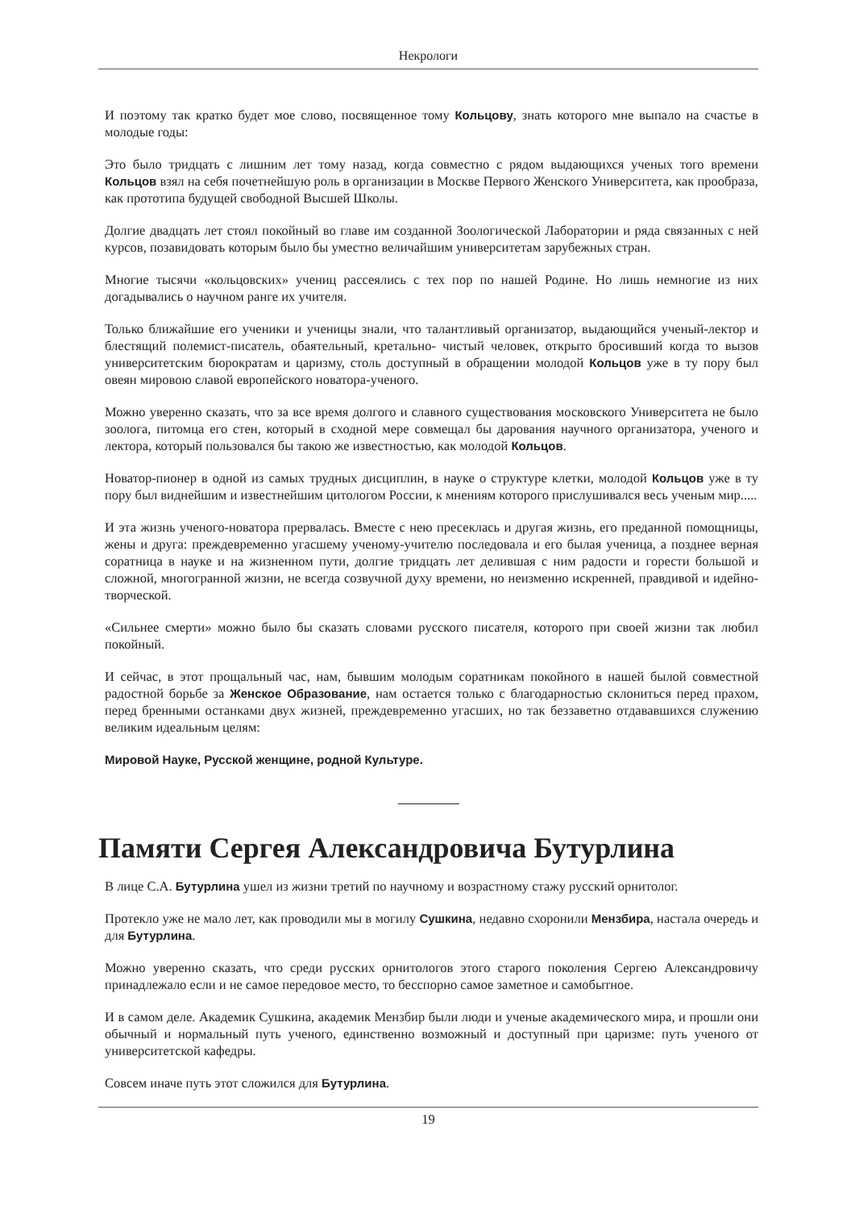Некрологи
И поэтому так кратко будет мое слово, посвященное тому Кольцову, знать которого мне выпало на счастье в молодые годы:
Это было тридцать с лишним лет тому назад, когда совместно с рядом выдающихся ученых того времени Кольцов взял на себя почетнейшую роль в организации в Москве Первого Женского Университета, как прообраза, как прототипа будущей свободной Высшей Школы.
Долгие двадцать лет стоял покойный во главе им созданной Зоологической Лаборатории и ряда связанных с ней курсов, позавидовать которым было бы уместно величайшим университетам зарубежных стран.
Многие тысячи «кольцовских» учениц рассеялись с тех пор по нашей Родине. Но лишь немногие из них догадывались о научном ранге их учителя.
Только ближайшие его ученики и ученицы знали, что талантливый организатор, выдающийся ученый-лектор и блестящий полемист-писатель, обаятельный, кретально- чистый человек, открыто бросивший когда то вызов университетским бюрократам и царизму, столь доступный в обращении молодой Кольцов уже в ту пору был овеян мировою славой европейского новатора-ученого.
Можно уверенно сказать, что за все время долгого и славного существования московского Университета не было зоолога, питомца его стен, который в сходной мере совмещал бы дарования научного организатора, ученого и лектора, который пользовался бы такою же известностью, как молодой Кольцов.
Новатор-пионер в одной из самых трудных дисциплин, в науке о структуре клетки, молодой Кольцов уже в ту пору был виднейшим и известнейшим цитологом России, к мнениям которого прислушивался весь ученым мир.....
И эта жизнь ученого-новатора прервалась. Вместе с нею пресеклась и другая жизнь, его преданной помощницы, жены и друга: преждевременно угасшему ученому-учителю последовала и его былая ученица, а позднее верная соратница в науке и на жизненном пути, долгие тридцать лет делившая с ним радости и горести большой и сложной, многогранной жизни, не всегда созвучной духу времени, но неизменно искренней, правдивой и идейно- творческой.
«Сильнее смерти» можно было бы сказать словами русского писателя, которого при своей жизни так любил покойный.
И сейчас, в этот прощальный час, нам, бывшим молодым соратникам покойного в нашей былой совместной радостной борьбе за Женское Образование, нам остается только с благодарностью склониться перед прахом, перед бренными останками двух жизней, преждевременно угасших, но так беззаветно отдававшихся служению великим идеальным целям:
Мировой Науке, Русской женщине, родной Культуре.
Памяти Сергея Александровича Бутурлина
В лице С.А. Бутурлина ушел из жизни третий по научному и возрастному стажу русский орнитолог.
Протекло уже не мало лет, как проводили мы в могилу Сушкина, недавно схоронили Мензбира, настала очередь и для Бутурлина.
Можно уверенно сказать, что среди русских орнитологов этого старого поколения Сергею Александровичу принадлежало если и не самое передовое место, то бесспорно самое заметное и самобытное.
И в самом деле. Академик Сушкина, академик Мензбир были люди и ученые академического мира, и прошли они обычный и нормальный путь ученого, единственно возможный и доступный при царизме: путь ученого от университетской кафедры.
Совсем иначе путь этот сложился для Бутурлина.
19